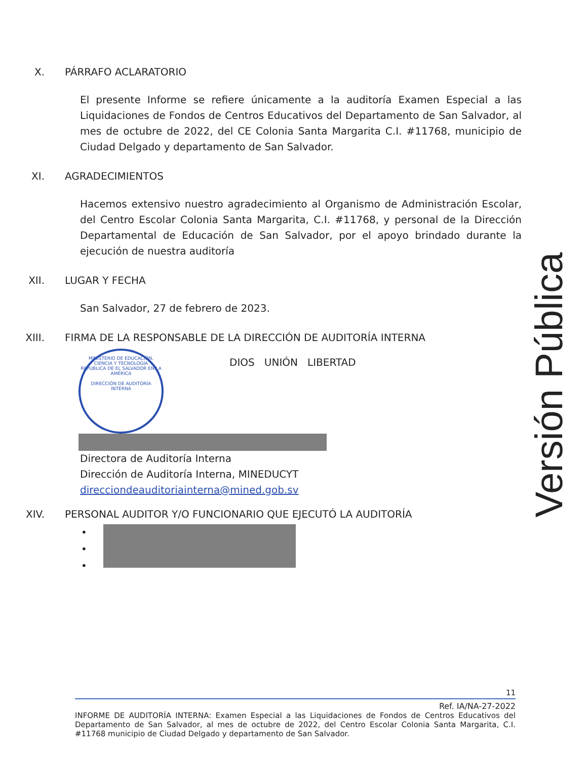X. PÁRRAFO ACLARATORIO
El presente Informe se refiere únicamente a la auditoría Examen Especial a las Liquidaciones de Fondos de Centros Educativos del Departamento de San Salvador, al mes de octubre de 2022, del CE Colonia Santa Margarita C.I. #11768, municipio de Ciudad Delgado y departamento de San Salvador.
XI. AGRADECIMIENTOS
Hacemos extensivo nuestro agradecimiento al Organismo de Administración Escolar, del Centro Escolar Colonia Santa Margarita, C.I. #11768, y personal de la Dirección Departamental de Educación de San Salvador, por el apoyo brindado durante la ejecución de nuestra auditoría
XII. LUGAR Y FECHA
San Salvador, 27 de febrero de 2023.
XIII. FIRMA DE LA RESPONSABLE DE LA DIRECCIÓN DE AUDITORÍA INTERNA
MINISTERIO DE EDUCACIÓN, CIENCIA Y TECNOLOGÍA
REPÚBLICA DE EL SALVADOR EN LA AMÉRICA
DIRECCIÓN DE AUDITORÍA INTERNA
DIOS UNIÓN LIBERTAD
Directora de Auditoría Interna
Dirección de Auditoría Interna, MINEDUCYT
direcciondeauditoriainterna@mined.gob.sv
XIV. PERSONAL AUDITOR Y/O FUNCIONARIO QUE EJECUTÓ LA AUDITORÍA
•
•
•
Versión Pública
11
Ref. IA/NA-27-2022
INFORME DE AUDITORÍA INTERNA: Examen Especial a las Liquidaciones de Fondos de Centros Educativos del Departamento de San Salvador, al mes de octubre de 2022, del Centro Escolar Colonia Santa Margarita, C.I. #11768 municipio de Ciudad Delgado y departamento de San Salvador.